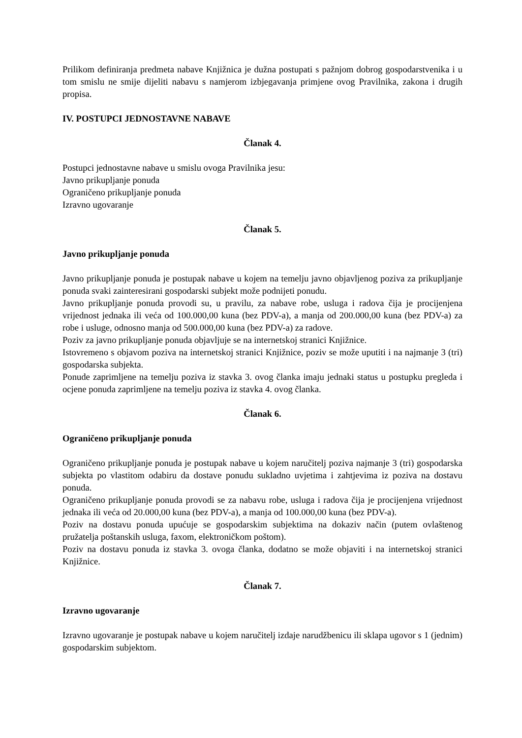Prilikom definiranja predmeta nabave Knjižnica je dužna postupati s pažnjom dobrog gospodarstvenika i u tom smislu ne smije dijeliti nabavu s namjerom izbjegavanja primjene ovog Pravilnika, zakona i drugih propisa.
IV. POSTUPCI JEDNOSTAVNE NABAVE
Članak 4.
Postupci jednostavne nabave u smislu ovoga Pravilnika jesu:
Javno prikupljanje ponuda
Ograničeno prikupljanje ponuda
Izravno ugovaranje
Članak 5.
Javno prikupljanje ponuda
Javno prikupljanje ponuda je postupak nabave u kojem na temelju javno objavljenog poziva za prikupljanje ponuda svaki zainteresirani gospodarski subjekt može podnijeti ponudu.
Javno prikupljanje ponuda provodi su, u pravilu, za nabave robe, usluga i radova čija je procijenjena vrijednost jednaka ili veća od 100.000,00 kuna (bez PDV-a), a manja od 200.000,00 kuna (bez PDV-a) za robe i usluge, odnosno manja od 500.000,00 kuna (bez PDV-a) za radove.
Poziv za javno prikupljanje ponuda objavljuje se na internetskoj stranici Knjižnice.
Istovremeno s objavom poziva na internetskoj stranici Knjižnice, poziv se može uputiti i na najmanje 3 (tri) gospodarska subjekta.
Ponude zaprimljene na temelju poziva iz stavka 3. ovog članka imaju jednaki status u postupku pregleda i ocjene ponuda zaprimljene na temelju poziva iz stavka 4. ovog članka.
Članak 6.
Ograničeno prikupljanje ponuda
Ograničeno prikupljanje ponuda je postupak nabave u kojem naručitelj poziva najmanje 3 (tri) gospodarska subjekta po vlastitom odabiru da dostave ponudu sukladno uvjetima i zahtjevima iz poziva na dostavu ponuda.
Ograničeno prikupljanje ponuda provodi se za nabavu robe, usluga i radova čija je procijenjena vrijednost jednaka ili veća od 20.000,00 kuna (bez PDV-a), a manja od 100.000,00 kuna (bez PDV-a).
Poziv na dostavu ponuda upućuje se gospodarskim subjektima na dokaziv način (putem ovlaštenog pružatelja poštanskih usluga, faxom, elektroničkom poštom).
Poziv na dostavu ponuda iz stavka 3. ovoga članka, dodatno se može objaviti i na internetskoj stranici Knjižnice.
Članak 7.
Izravno ugovaranje
Izravno ugovaranje je postupak nabave u kojem naručitelj izdaje narudžbenicu ili sklapa ugovor s 1 (jednim) gospodarskim subjektom.